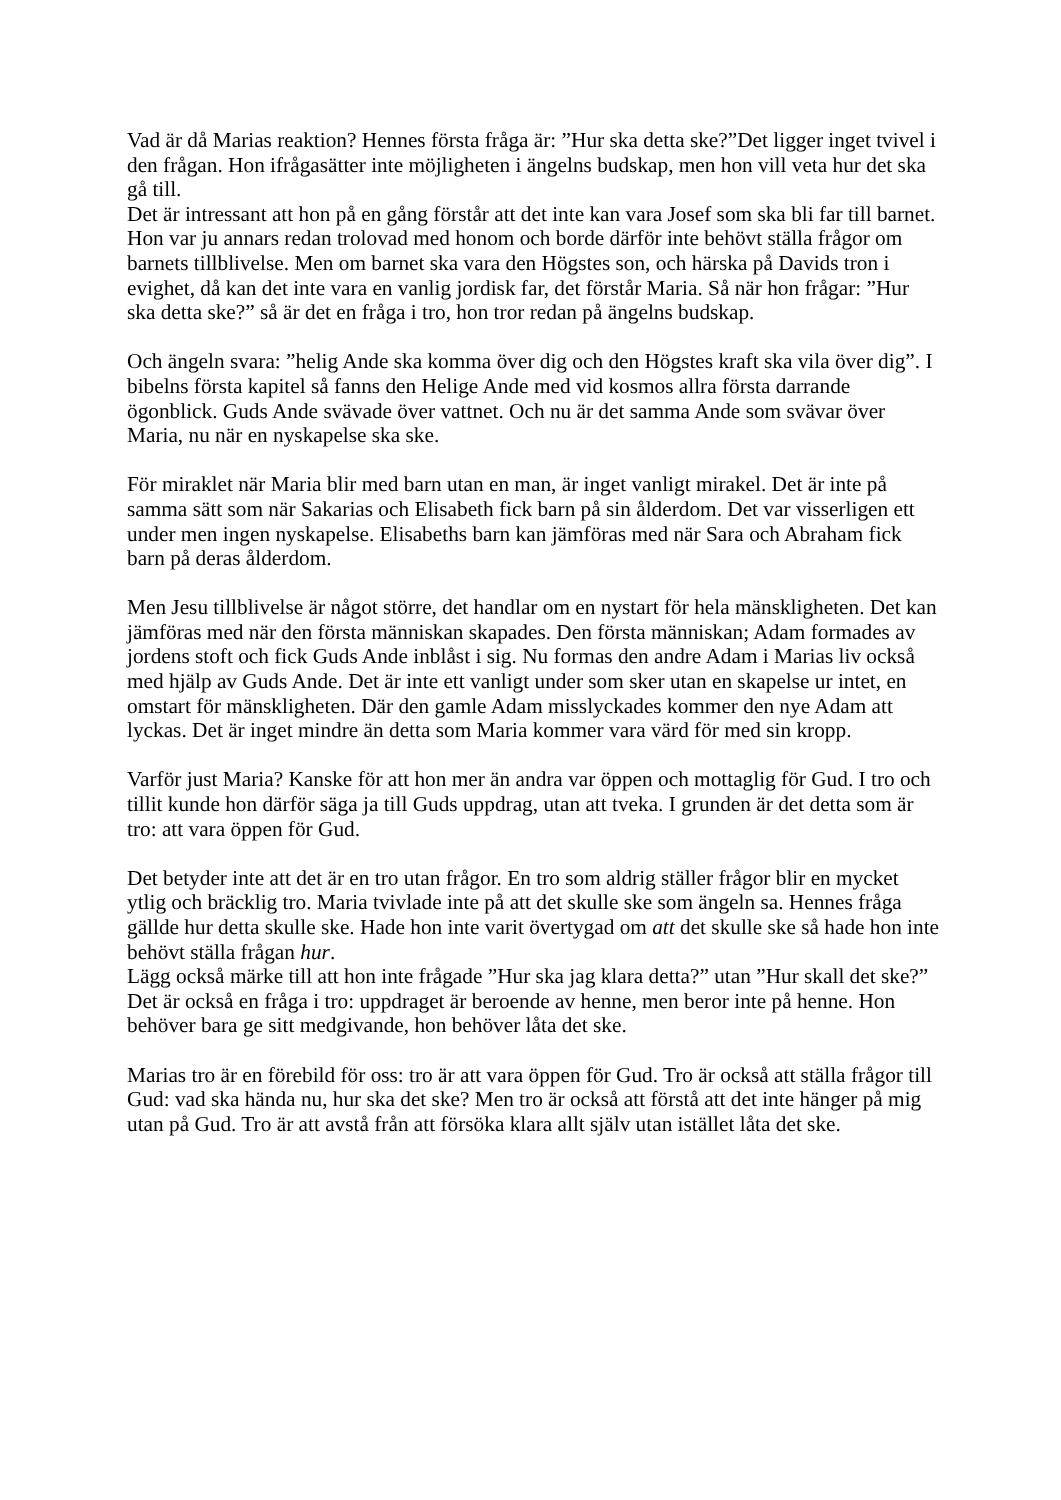Vad är då Marias reaktion? Hennes första fråga är: ”Hur ska detta ske?”Det ligger inget tvivel i den frågan. Hon ifrågasätter inte möjligheten i ängelns budskap, men hon vill veta hur det ska gå till.
Det är intressant att hon på en gång förstår att det inte kan vara Josef som ska bli far till barnet. Hon var ju annars redan trolovad med honom och borde därför inte behövt ställa frågor om barnets tillblivelse. Men om barnet ska vara den Högstes son, och härska på Davids tron i evighet, då kan det inte vara en vanlig jordisk far, det förstår Maria. Så när hon frågar: ”Hur ska detta ske?” så är det en fråga i tro, hon tror redan på ängelns budskap.
Och ängeln svara: ”helig Ande ska komma över dig och den Högstes kraft ska vila över dig”. I bibelns första kapitel så fanns den Helige Ande med vid kosmos allra första darrande ögonblick. Guds Ande svävade över vattnet. Och nu är det samma Ande som svävar över Maria, nu när en nyskapelse ska ske.
För miraklet när Maria blir med barn utan en man, är inget vanligt mirakel. Det är inte på samma sätt som när Sakarias och Elisabeth fick barn på sin ålderdom. Det var visserligen ett under men ingen nyskapelse. Elisabeths barn kan jämföras med när Sara och Abraham fick barn på deras ålderdom.
Men Jesu tillblivelse är något större, det handlar om en nystart för hela mänskligheten. Det kan jämföras med när den första människan skapades. Den första människan; Adam formades av jordens stoft och fick Guds Ande inblåst i sig. Nu formas den andre Adam i Marias liv också med hjälp av Guds Ande. Det är inte ett vanligt under som sker utan en skapelse ur intet, en omstart för mänskligheten. Där den gamle Adam misslyckades kommer den nye Adam att lyckas. Det är inget mindre än detta som Maria kommer vara värd för med sin kropp.
Varför just Maria? Kanske för att hon mer än andra var öppen och mottaglig för Gud. I tro och tillit kunde hon därför säga ja till Guds uppdrag, utan att tveka. I grunden är det detta som är tro: att vara öppen för Gud.
Det betyder inte att det är en tro utan frågor. En tro som aldrig ställer frågor blir en mycket ytlig och bräcklig tro. Maria tvivlade inte på att det skulle ske som ängeln sa. Hennes fråga gällde hur detta skulle ske. Hade hon inte varit övertygad om att det skulle ske så hade hon inte behövt ställa frågan hur.
Lägg också märke till att hon inte frågade ”Hur ska jag klara detta?” utan ”Hur skall det ske?” Det är också en fråga i tro: uppdraget är beroende av henne, men beror inte på henne. Hon behöver bara ge sitt medgivande, hon behöver låta det ske.
Marias tro är en förebild för oss: tro är att vara öppen för Gud. Tro är också att ställa frågor till Gud: vad ska hända nu, hur ska det ske? Men tro är också att förstå att det inte hänger på mig utan på Gud. Tro är att avstå från att försöka klara allt själv utan istället låta det ske.